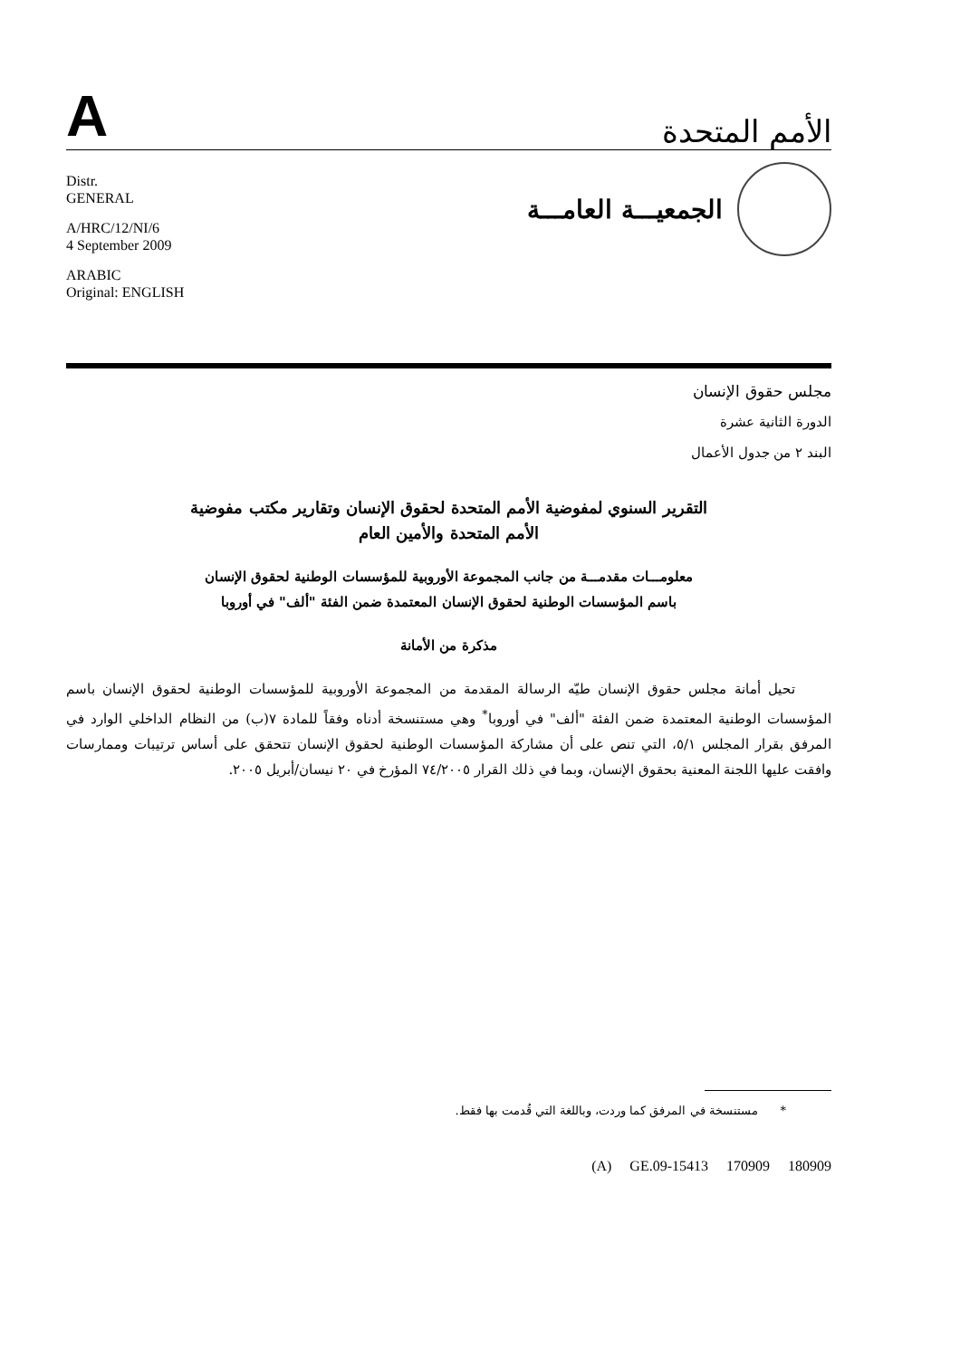A
الأمم المتحدة
Distr.
GENERAL
A/HRC/12/NI/6
4 September 2009
ARABIC
Original: ENGLISH
الجمعيـــة العامـــة
مجلس حقوق الإنسان
الدورة الثانية عشرة
البند ٢ من جدول الأعمال
التقرير السنوي لمفوضية الأمم المتحدة لحقوق الإنسان وتقارير مكتب مفوضية الأمم المتحدة والأمين العام
معلومـــات مقدمـــة من جانب المجموعة الأوروبية للمؤسسات الوطنية لحقوق الإنسان باسم المؤسسات الوطنية لحقوق الإنسان المعتمدة ضمن الفئة "ألف" في أوروبا
مذكرة من الأمانة
تحيل أمانة مجلس حقوق الإنسان طيّه الرسالة المقدمة من المجموعة الأوروبية للمؤسسات الوطنية لحقوق الإنسان باسم المؤسسات الوطنية المعتمدة ضمن الفئة "ألف" في أوروبا<sup>*</sup> وهي مستنسخة أدناه وفقاً للمادة ٧(ب) من النظام الداخلي الوارد في المرفق بقرار المجلس ٥/١، التي تنص على أن مشاركة المؤسسات الوطنية لحقوق الإنسان تتحقق على أساس ترتيبات وممارسات وافقت عليها اللجنة المعنية بحقوق الإنسان، وبما في ذلك القرار ٧٤/٢٠٠٥ المؤرخ في ٢٠ نيسان/أبريل ٢٠٠٥.
* مستنسخة في المرفق كما وردت، وباللغة التي قُدمت بها فقط.
(A) GE.09-15413 170909 180909